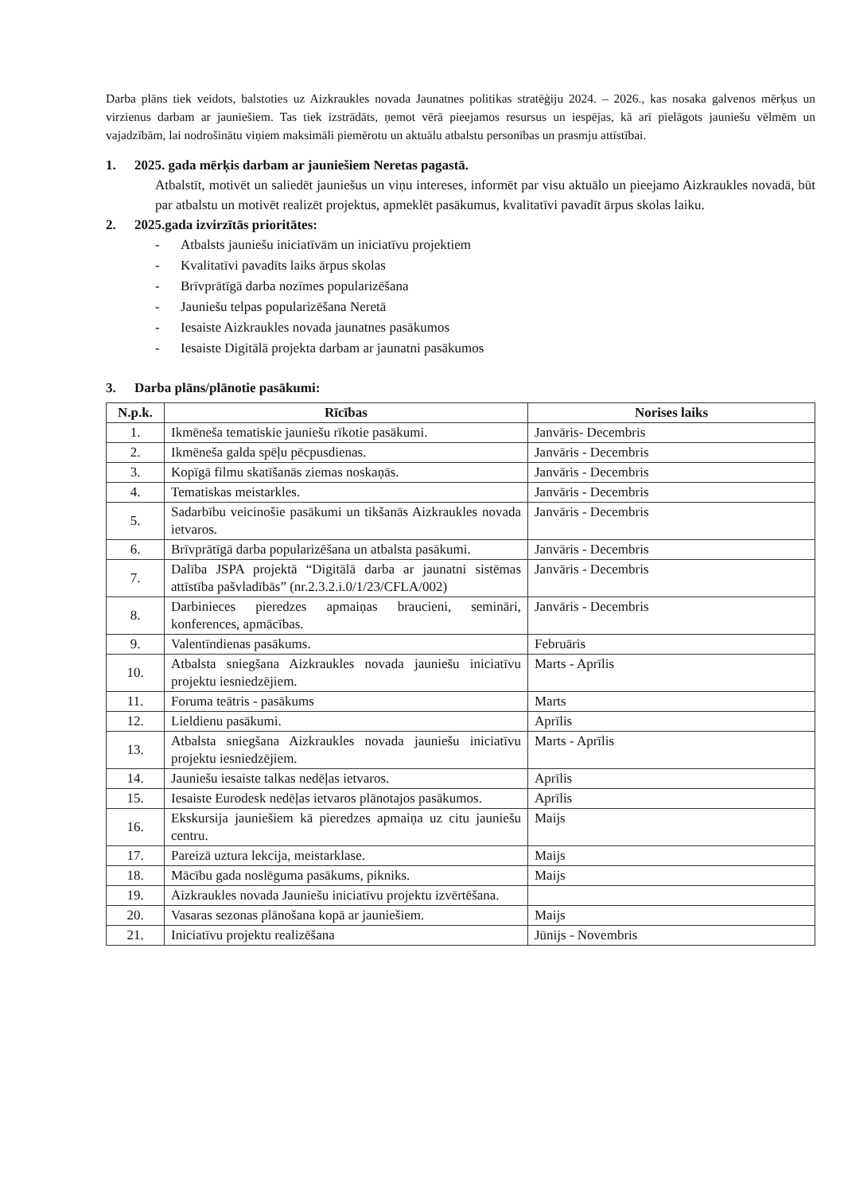Darba plāns tiek veidots, balstoties uz Aizkraukles novada Jaunatnes politikas stratēģiju 2024. – 2026., kas nosaka galvenos mērķus un virzienus darbam ar jauniešiem. Tas tiek izstrādāts, ņemot vērā pieejamos resursus un iespējas, kā arī pielāgots jauniešu vēlmēm un vajadzībām, lai nodrošinātu viņiem maksimāli piemērotu un aktuālu atbalstu personības un prasmju attīstībai.
1. 2025. gada mērķis darbam ar jauniešiem Neretas pagastā.
Atbalstīt, motivēt un saliedēt jauniešus un viņu intereses, informēt par visu aktuālo un pieejamo Aizkraukles novadā, būt par atbalstu un motivēt realizēt projektus, apmeklēt pasākumus, kvalitatīvi pavadīt ārpus skolas laiku.
2. 2025.gada izvirzītās prioritātes:
- Atbalsts jauniešu iniciatīvām un iniciatīvu projektiem
- Kvalitatīvi pavadīts laiks ārpus skolas
- Brīvprātīgā darba nozīmes popularizēšana
- Jauniešu telpas popularizēšana Neretā
- Iesaiste Aizkraukles novada jaunatnes pasākumos
- Iesaiste Digitālā projekta darbam ar jaunatni pasākumos
3. Darba plāns/plānotie pasākumi:
| N.p.k. | Rīcības | Norises laiks |
| --- | --- | --- |
| 1. | Ikmēneša tematiskie jauniešu rīkotie pasākumi. | Janvāris- Decembris |
| 2. | Ikmēneša galda spēļu pēcpusdienas. | Janvāris - Decembris |
| 3. | Kopīgā filmu skatīšanās ziemas noskaņās. | Janvāris - Decembris |
| 4. | Tematiskas meistarkles. | Janvāris - Decembris |
| 5. | Sadarbību veicinošie pasākumi un tikšanās Aizkraukles novada ietvaros. | Janvāris - Decembris |
| 6. | Brīvprātīgā darba popularizēšana un atbalsta pasākumi. | Janvāris - Decembris |
| 7. | Dalība JSPA projektā “Digitālā darba ar jaunatni sistēmas attīstība pašvladībās” (nr.2.3.2.i.0/1/23/CFLA/002) | Janvāris - Decembris |
| 8. | Darbinieces pieredzes apmaiņas braucieni, semināri, konferences, apmācības. | Janvāris - Decembris |
| 9. | Valentīndienas pasākums. | Februāris |
| 10. | Atbalsta sniegšana Aizkraukles novada jauniešu iniciatīvu projektu iesniedzējiem. | Marts - Aprīlis |
| 11. | Foruma teātris - pasākums | Marts |
| 12. | Lieldienu pasākumi. | Aprīlis |
| 13. | Atbalsta sniegšana Aizkraukles novada jauniešu iniciatīvu projektu iesniedzējiem. | Marts - Aprīlis |
| 14. | Jauniešu iesaiste talkas nedēļas ietvaros. | Aprīlis |
| 15. | Iesaiste Eurodesk nedēļas ietvaros plānotajos pasākumos. | Aprīlis |
| 16. | Ekskursija jauniešiem kā pieredzes apmaiņa uz citu jauniešu centru. | Maijs |
| 17. | Pareizā uztura lekcija, meistarklase. | Maijs |
| 18. | Mācību gada noslēguma pasākums, pikniks. | Maijs |
| 19. | Aizkraukles novada Jauniešu iniciatīvu projektu izvērtēšana. | |
| 20. | Vasaras sezonas plānošana kopā ar jauniešiem. | Maijs |
| 21. | Iniciatīvu projektu realizēšana | Jūnijs - Novembris |